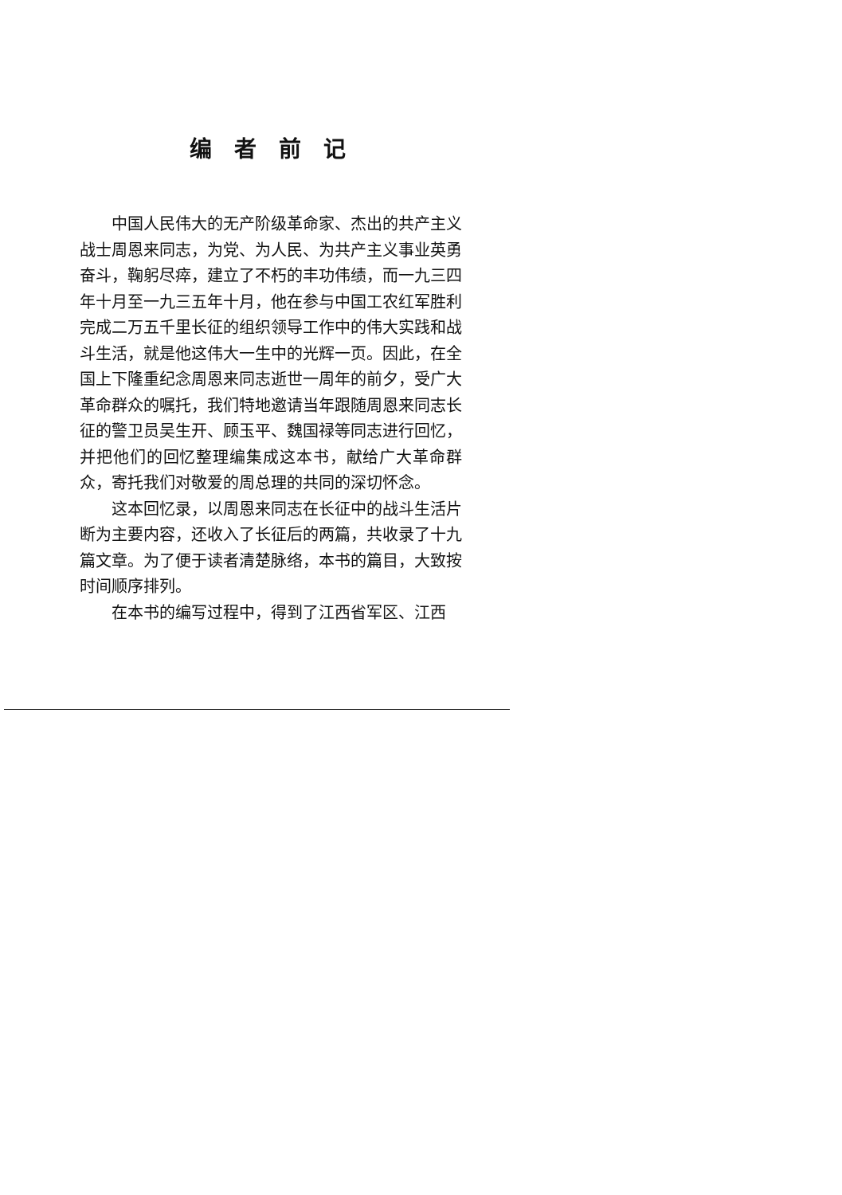编者前记
中国人民伟大的无产阶级革命家、杰出的共产主义战士周恩来同志，为党、为人民、为共产主义事业英勇奋斗，鞠躬尽瘁，建立了不朽的丰功伟绩，而一九三四年十月至一九三五年十月，他在参与中国工农红军胜利完成二万五千里长征的组织领导工作中的伟大实践和战斗生活，就是他这伟大一生中的光辉一页。因此，在全国上下隆重纪念周恩来同志逝世一周年的前夕，受广大革命群众的嘱托，我们特地邀请当年跟随周恩来同志长征的警卫员吴生开、顾玉平、魏国禄等同志进行回忆，并把他们的回忆整理编集成这本书，献给广大革命群众，寄托我们对敬爱的周总理的共同的深切怀念。
这本回忆录，以周恩来同志在长征中的战斗生活片断为主要内容，还收入了长征后的两篇，共收录了十九篇文章。为了便于读者清楚脉络，本书的篇目，大致按时间顺序排列。
在本书的编写过程中，得到了江西省军区、江西